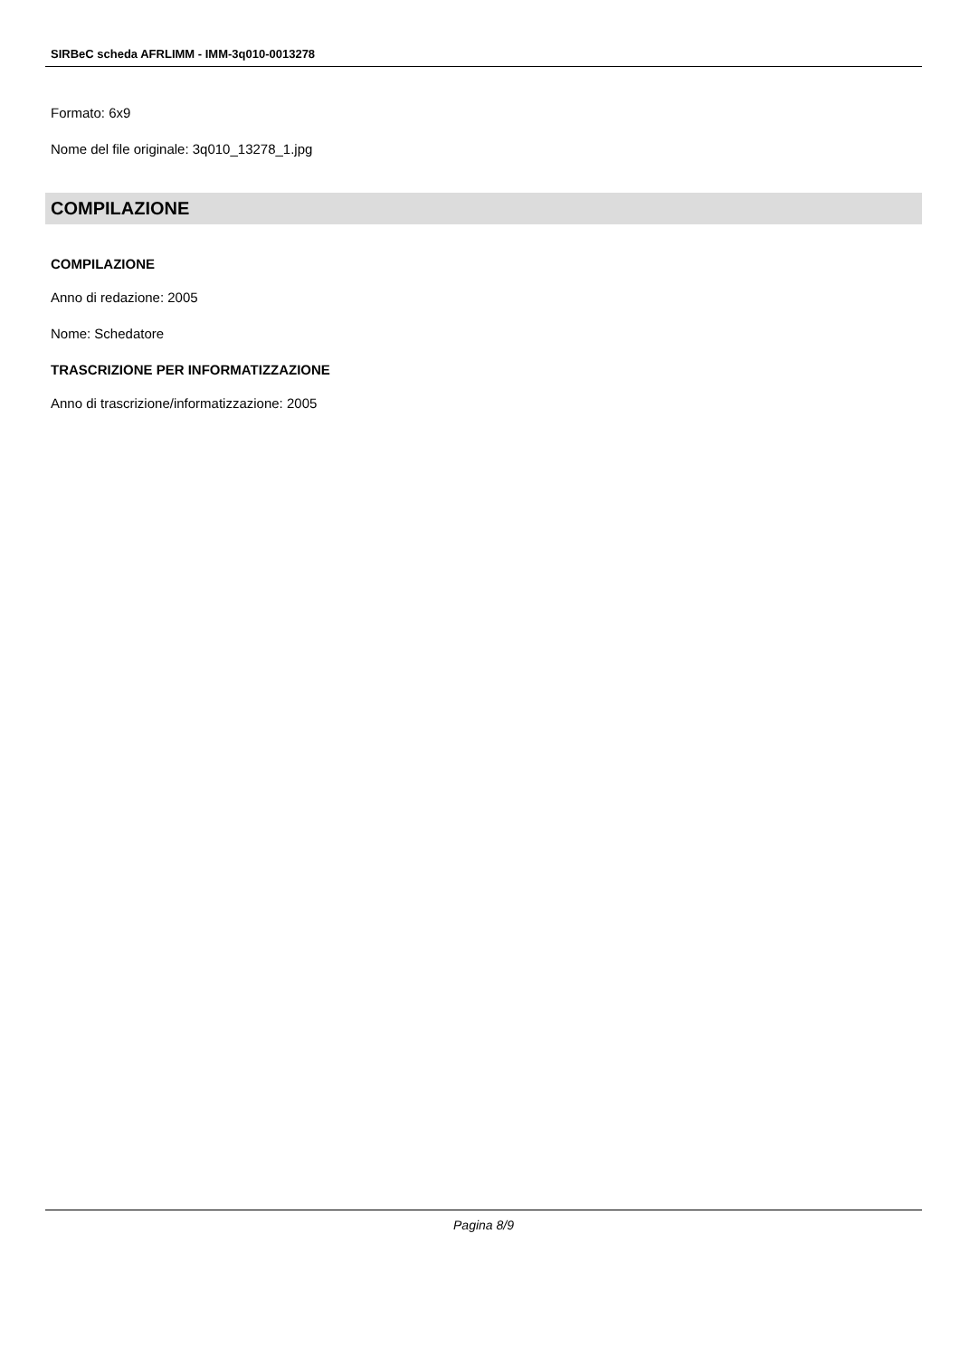SIRBeC scheda AFRLIMM - IMM-3q010-0013278
Formato: 6x9
Nome del file originale: 3q010_13278_1.jpg
COMPILAZIONE
COMPILAZIONE
Anno di redazione: 2005
Nome: Schedatore
TRASCRIZIONE PER INFORMATIZZAZIONE
Anno di trascrizione/informatizzazione: 2005
Pagina 8/9